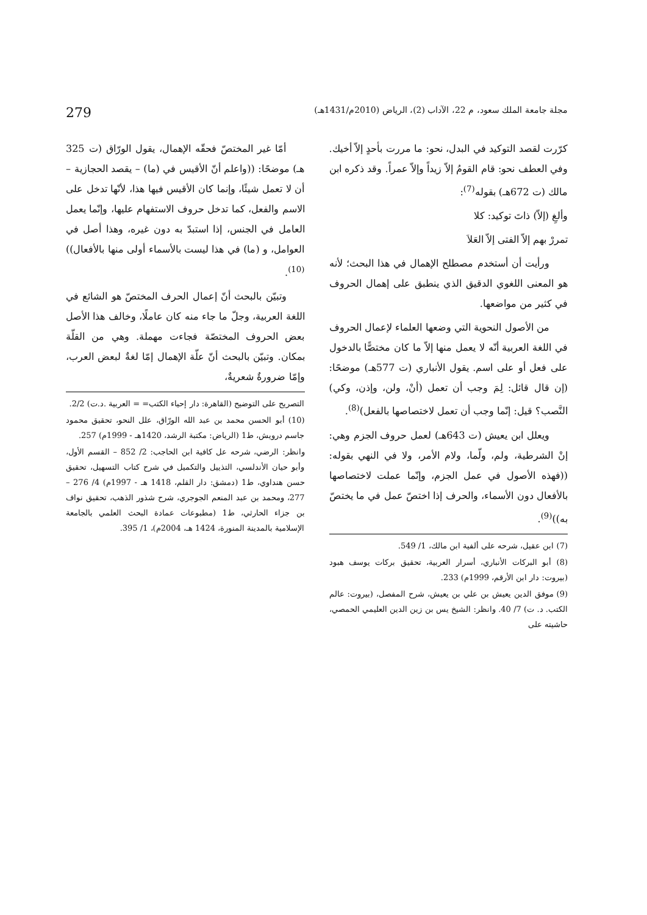مجلة جامعة الملك سعود، م 22، الآداب (2)، الرياض (2010م/1431هـ) 279
كرّرت لقصد التوكيد في البدل، نحو: ما مررت بأحدٍ إلاّ أخيك. وفي العطف نحو: قام القومُ إلاّ زيداً وإلاّ عمراً. وقد ذكره ابن مالك (ت 672هـ) بقوله<sup>(7)</sup>:
وألغِ (إلاّ) ذاتَ توكيد: كلا
تمررْ بهم إلاّ الفتى إلاّ العَلاَ
ورأيت أن أستخدم مصطلح الإهمال في هذا البحث؛ لأنه هو المعنى اللغوي الدقيق الذي ينطبق على إهمال الحروف في كثير من مواضعها.
من الأصول النحوية التي وضعها العلماء لإعمال الحروف في اللغة العربية أنّه لا يعمل منها إلاّ ما كان مختصًّا بالدخول على فعل أو على اسم. يقول الأنباري (ت 577هـ) موضحًا: (إن قال قائل: لِمَ وجب أن تعمل (أنْ، ولن، وإذن، وكي) النَّصب؟ قيل: إنّما وجب أن تعمل لاختصاصها بالفعل)<sup>(8)</sup>.
ويعلل ابن يعيش (ت 643هـ) لعمل حروف الجزم وهي: إنْ الشرطية، ولم، ولّما، ولام الأمر، ولا في النهي بقوله: ((فهذه الأصول في عمل الجزم، وإنّما عملت لاختصاصها بالأفعال دون الأسماء، والحرف إذا اختصّ عمل في ما يختصّ به))<sup>(9)</sup>.
(7) ابن عقيل، شرحه على ألفية ابن مالك، 1/ 549.
(8) أبو البركات الأنباري، أسرار العربية، تحقيق بركات يوسف هبود (بيروت: دار ابن الأرقم، 1999م) 233.
(9) موفق الدين يعيش بن علي بن يعيش، شرح المفصل، (بيروت: عالم الكتب. د. ت) 7/ 40. وانظر: الشيخ يس بن زين الدين العليمي الحمصي، حاشيته على
أمّا غير المختصّ فحقّه الإهمال، يقول الورّاق (ت 325 هـ) موضحًا: ((واعلم أنّ الأقيس في (ما) – يقصد الحجازية – أن لا تعمل شيئًا، وإنما كان الأقيس فيها هذا، لأنّها تدخل على الاسم والفعل، كما تدخل حروف الاستفهام عليها، وإنّما يعمل العامل في الجنس، إذا استبدّ به دون غيره، وهذا أصل في العوامل، و (ما) في هذا ليست بالأسماء أولى منها بالأفعال))<sup>(10)</sup>.
وتبيّن بالبحث أنّ إعمال الحرف المختصّ هو الشائع في اللغة العربية، وجلّ ما جاء منه كان عاملًا، وخالف هذا الأصل بعض الحروف المختصّة فجاءت مهملة. وهي من القلّة بمكان. وتبيّن بالبحث أنّ علّة الإهمال إمّا لغةٌ لبعض العرب، وإمّا ضرورةٌ شعريةٌ،
التصريح على التوضيح (القاهرة: دار إحياء الكتب= = العربية .د.ت) 2/2.
(10) أبو الحسن محمد بن عبد الله الورّاق، علل النحو، تحقيق محمود جاسم درويش، ط1 (الرياض: مكتبة الرشد، 1420هـ - 1999م) 257.
وانظر: الرضي، شرحه عل كافية ابن الحاجب: 2/ 852 – القسم الأول، وأبو حيان الأندلسي، التذييل والتكميل في شرح كتاب التسهيل، تحقيق حسن هنداوي، ط1 (دمشق: دار القلم، 1418 هـ - 1997م) 4/ 276 – 277، ومحمد بن عبد المنعم الجوجري، شرح شذور الذهب، تحقيق نواف بن جزاء الحارثي، ط1 (مطبوعات عمادة البحث العلمي بالجامعة الإسلامية بالمدينة المنورة، 1424 هـ، 2004م)، 1/ 395.